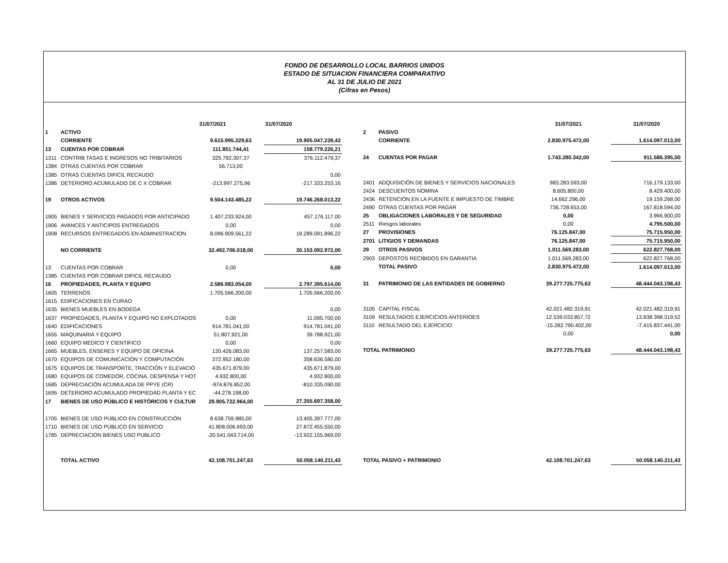FONDO DE DESARROLLO LOCAL BARRIOS UNIDOS
ESTADO DE SITUACION FINANCIERA COMPARATIVO
AL 31 DE JULIO DE 2021
(Cifras en Pesos)
| | | 31/07/2021 | 31/07/2020 |
| --- | --- | --- | --- |
| 1 | ACTIVO | | |
| | CORRIENTE | 9.615.995.229,63 | 19.905.047.239,43 |
| 13 | CUENTAS POR COBRAR | 111.851.744,41 | 158.779.226,21 |
| 1311 | CONTRIB TASAS E INGRESOS NO TRIBITARIOS | 325.792.307,37 | 376.112.479,37 |
| 1384 | OTRAS CUENTAS POR COBRAR | 56.713,00 | |
| 1385 | OTRAS CUENTAS DIFICIL RECAUDO | | 0,00 |
| 1386 | DETERIORO ACUMULADO DE C X COBRAR | -213.997.275,96 | -217.333.253,16 |
| 19 | OTROS ACTIVOS | 9.504.143.485,22 | 19.746.268.013,22 |
| 1905 | BIENES Y SERVICIOS PAGADOS POR ANTICIPADO | 1.407.233.924,00 | 457.176.117,00 |
| 1906 | AVANCES Y ANTICIPOS ENTREGADOS | 0,00 | 0,00 |
| 1908 | RECURSOS ENTREGADOS EN ADMINISTRACION | 8.096.909.561,22 | 19.289.091.896,22 |
| | NO CORRIENTE | 32.492.706.018,00 | 30.153.092.972,00 |
| 13 | CUENTAS POR COBRAR | 0,00 | 0,00 |
| 1385 | CUENTAS POR COBRAR DIFICIL RECAUDO | | |
| 16 | PROPIEDADES, PLANTA Y EQUIPO | 2.586.983.054,00 | 2.797.395.614,00 |
| 1605 | TERRENOS | 1.705.566.200,00 | 1.705.566.200,00 |
| 1615 | EDIFICACIONES EN CURAO | | |
| 1635 | BIENES MUEBLES EN BODEGA | | 0,00 |
| 1637 | PROPIEDADES, PLANTA Y EQUIPO NO EXPLOTADOS | 0,00 | 11.095.700,00 |
| 1640 | EDIFICACIONES | 914.781.041,00 | 914.781.041,00 |
| 1655 | MAQUINARIA Y EQUIPO | 51.807.921,00 | 39.788.921,00 |
| 1660 | EQUIPO MEDICO Y CIENTIFICO | 0,00 | 0,00 |
| 1665 | MUEBLES, ENSERES Y EQUIPO DE OFICINA | 120.426.083,00 | 137.257.583,00 |
| 1670 | EQUIPOS DE COMUNICACIÓN Y COMPUTACIÓN | 372.952.180,00 | 358.636.580,00 |
| 1675 | EQUIPOS DE TRANSPORTE, TRACCIÓN Y ELEVACIÓ | 435.671.879,00 | 435.671.879,00 |
| 1680 | EQUIPOS DE COMEDOR, COCINA, DESPENSA Y HOT | 4.932.800,00 | 4.932.800,00 |
| 1685 | DEPRECIACIÓN ACUMULADA DE PPYE (CR) | -974.876.852,00 | -810.335.090,00 |
| 1695 | DETERIORO ACUMULADO PROPIEDAD PLANTA Y EC | -44.278.198,00 | |
| 17 | BIENES DE USO PÚBLICO E HISTÓRICOS Y CULTUR | 29.905.722.964,00 | 27.355.697.358,00 |
| 1705 | BIENES DE USO PÚBLICO EN CONSTRUCCIÓN | 8.638.759.985,00 | 13.405.397.777,00 |
| 1710 | BIENES DE USO PÚBLICO EN SERVICIO | 41.808.006.693,00 | 27.872.455.550,00 |
| 1785 | DEPRECIACION BIENES USO PUBLICO | -20.541.043.714,00 | -13.922.155.969,00 |
| | TOTAL ACTIVO | 42.108.701.247,63 | 50.058.140.211,43 |
| | | 31/07/2021 | 31/07/2020 |
| --- | --- | --- | --- |
| 2 | PASIVO | | |
| | CORRIENTE | 2.830.975.472,00 | 1.614.097.013,00 |
| 24 | CUENTAS POR PAGAR | 1.743.280.342,00 | 911.586.395,00 |
| 2401 | ADQUISICIÓN DE BIENES Y SERVICIOS NACIONALES | 983.283.593,00 | 716.179.133,00 |
| 2424 | DESCUENTOS NOMINA | 8.605.800,00 | 8.429.400,00 |
| 2436 | RETENCIÓN EN LA FUENTE E IMPUESTO DE TIMBRE | 14.662.296,00 | 19.159.268,00 |
| 2490 | OTRAS CUENTAS POR PAGAR | 736.728.653,00 | 167.818.594,00 |
| 25 | OBLIGACIONES LABORALES Y DE SEGURIDAD | 0,00 | 3.966.900,00 |
| 2511 | Riesgos laborales | 0,00 | 4.795.500,00 |
| 27 | PROVISIONES | 76.125.847,00 | 75.715.950,00 |
| 2701 | LITIGIOS Y DEMANDAS | 76.125.847,00 | 75.715.950,00 |
| 29 | OTROS PASIVOS | 1.011.569.283,00 | 622.827.768,00 |
| 2903 | DEPOSTOS RECIBIDOS EN GARANTIA | 1.011.569.283,00 | 622.827.768,00 |
| | TOTAL PASIVO | 2.830.975.472,00 | 1.614.097.013,00 |
| 31 | PATRIMONIO DE LAS ENTIDADES DE GOBIERNO | 39.277.725.775,63 | 48.444.043.198,43 |
| 3105 | CAPITAL FISCAL | 42.021.482.319,91 | 42.021.482.319,91 |
| 3109 | RESULTADOS EJERCICIOS ANTERIOES | 12.539.033.857,72 | 13.838.398.319,52 |
| 3110 | RESULTADO DEL EJERCICIO | -15.282.790.402,00 | -7.415.837.441,00 |
| | | 0,00 | 0,00 |
| TOTAL PATRIMONIO | | 39.277.725.775,63 | 48.444.043.198,43 |
| TOTAL PASIVO + PATRIMONIO | | 42.108.701.247,63 | 50.058.140.211,43 |